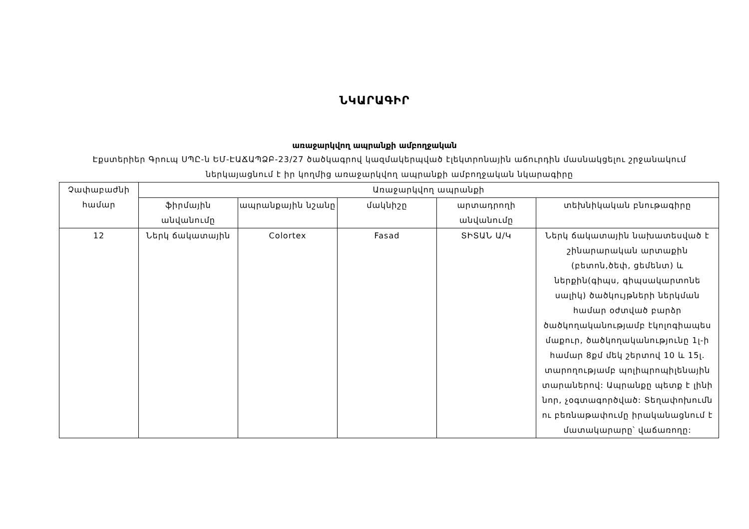ՆԿԱՐԱԳԻՐ
առաջարկվող ապրանքի ամբողջական
Էքստերիեր Գրուպ ՍՊԸ-ն ԵՄ-ԷԱՃԱՊՁԲ-23/27 ծածկագրով կազմակերպված էլեկտրոնային աճուրդին մասնակցելու շրջանակում ներկայացնում է իր կողմից առաջարկվող ապրանքի ամբողջական նկարագիրը
| Չափաբաժնի համար | Առաջարկվող ապրանքի | | | | |
| --- | --- | --- | --- | --- | --- |
| | ֆիրմային անվանումը | ապրանքային նշանը | մակնիշը | արտադրողի անվանումը | տեխնիկական բնութագիրը |
| 12 | Ներկ ճակատային | Colortex | Fasad | ՏԻՏԱՆ Ա/Կ | Ներկ ճակատային նախատեսված է շինարարական արտաքին (բետոն,ծեփ, ցեմենտ) և ներքին(գիպս, գիպսակարտոնե սալիկ) ծածկույթների ներկման համար օժտված բարձր ծածկողականությամբ էկոլոգիապես մաքուր, ծածկողականությունը 1լ-ի համար 8քմ մեկ շերտով 10 և 15լ. տարողությամբ պոլիպրոպիլենային տարաներով: Ապրանքը պետք է լինի նոր, չօգտագործված: Տեղափոխումն ու բեռնաթափումը իրականացնում է մատակարարը՝ վաճառողը: |